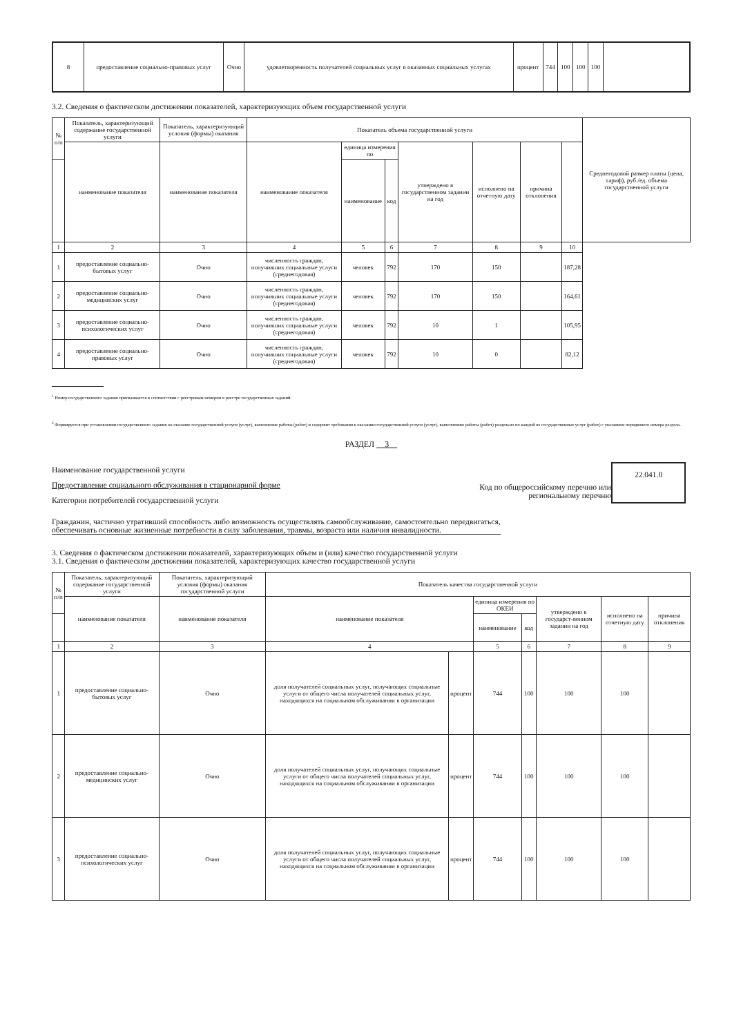| 8 | предоставление социально-правовых услуг | Очно | удовлетворенность получателей социальных услуг в оказанных социальных услугах | процент | 744 | 100 | 100 | 100 | |
3.2. Сведения о фактическом достижении показателей, характеризующих объем государственной услуги
| № п/п | Показатель, характеризующий содержание государственной услуги | Показатель, характеризующий условия (формы) оказания | Показатель объема государственной услуги | | | | | | | Среднегодовой размер платы (цена, тариф), руб./ед. объема государственной услуги |
| --- | --- | --- | --- | --- | --- | --- | --- | --- | --- | --- |
| | наименование показателя | наименование показателя | наименование показателя | единица измерения по | | утверждено в государственном задании на год | исполнено на отчетную дату | причина отклонения | | |
| | | | | наименование | код | | | | | |
| 1 | 2 | 3 | 4 | 5 | 6 | 7 | 8 | 9 | 10 | |
| 1 | предоставление социально-бытовых услуг | Очно | численность граждан, получивших социальные услуги (среднегодовая) | человек | 792 | 170 | 150 | | 187,28 | |
| 2 | предоставление социально-медицинских услуг | Очно | численность граждан, получивших социальные услуги (среднегодовая) | человек | 792 | 170 | 150 | | 164,61 | |
| 3 | предоставление социально-психологических услуг | Очно | численность граждан, получивших социальные услуги (среднегодовая) | человек | 792 | 10 | 1 | | 105,95 | |
| 4 | предоставление социально-правовых услуг | Очно | численность граждан, получивших социальные услуги (среднегодовая) | человек | 792 | 10 | 0 | | 82,12 | |
<sup>1</sup> Номер государственного задания присваивается в соответствии с реестровым номером в реестре государственных заданий.
<sup>2</sup> Формируется при установлении государственного задания на оказание государственной услуги (услуг), выполнение работы (работ) и содержит требования к оказанию государственной услуги (услуг), выполнению работы (работ) раздельно по каждой из государственных услуг (работ) с указанием порядкового номера раздела.
РАЗДЕЛ 3
Наименование государственной услуги
Предоставление социального обслуживания в стационарной форме
Категории потребителей государственной услуги
Код по общероссийскому перечню или региональному перечню
22.041.0
Гражданин, частично утративший способность либо возможность осуществлять самообслуживание, самостоятельно передвигаться, обеспечивать основные жизненные потребности в силу заболевания, травмы, возраста или наличия инвалидности.
3. Сведения о фактическом достижении показателей, характеризующих объем и (или) качество государственной услуги
3.1. Сведения о фактическом достижении показателей, характеризующих качество государственной услуги
| № п/п | Показатель, характеризующий содержание государственной услуги | Показатель, характеризующий условия (формы) оказания государственной услуги | Показатель качества государственной услуги | | | | | | |
| --- | --- | --- | --- | --- | --- | --- | --- | --- | --- |
| | наименование показателя | наименование показателя | наименование показателя | | единица измерения по ОКЕИ | | утверждено в государст-венном задании на год | исполнено на отчетную дату | причина отклонения |
| | | | | | наименование | код | | | |
| 1 | 2 | 3 | 4 | | 5 | 6 | 7 | 8 | 9 |
| 1 | предоставление социально-бытовых услуг | Очно | доля получателей социальных услуг, получающих социальные услуги от общего числа получателей социальных услуг, находящихся на социальном обслуживании в организации | процент | 744 | 100 | 100 | 100 | |
| 2 | предоставление социально-медицинских услуг | Очно | доля получателей социальных услуг, получающих социальные услуги от общего числа получателей социальных услуг, находящихся на социальном обслуживании в организации | процент | 744 | 100 | 100 | 100 | |
| 3 | предоставление социально-психологических услуг | Очно | доля получателей социальных услуг, получающих социальные услуги от общего числа получателей социальных услуг, находящихся на социальном обслуживании в организации | процент | 744 | 100 | 100 | 100 | |